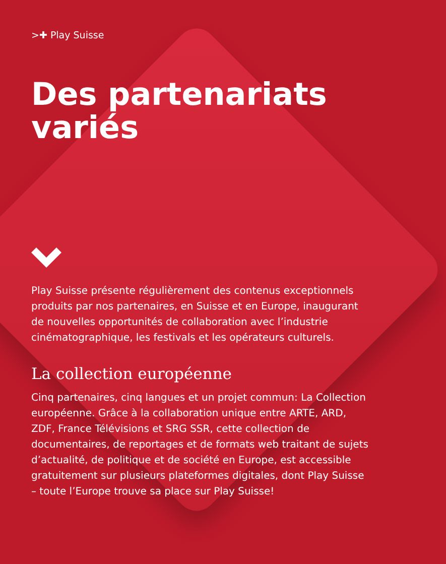>✚ Play Suisse
Des partenariats variés
Play Suisse présente régulièrement des contenus exceptionnels produits par nos partenaires, en Suisse et en Europe, inaugurant de nouvelles opportunités de collaboration avec l’industrie cinématographique, les festivals et les opérateurs culturels.
La collection européenne
Cinq partenaires, cinq langues et un projet commun: La Collection européenne. Grâce à la collaboration unique entre ARTE, ARD, ZDF, France Télévisions et SRG SSR, cette collection de documentaires, de reportages et de formats web traitant de sujets d’actualité, de politique et de société en Europe, est accessible gratuitement sur plusieurs plateformes digitales, dont Play Suisse – toute l’Europe trouve sa place sur Play Suisse!